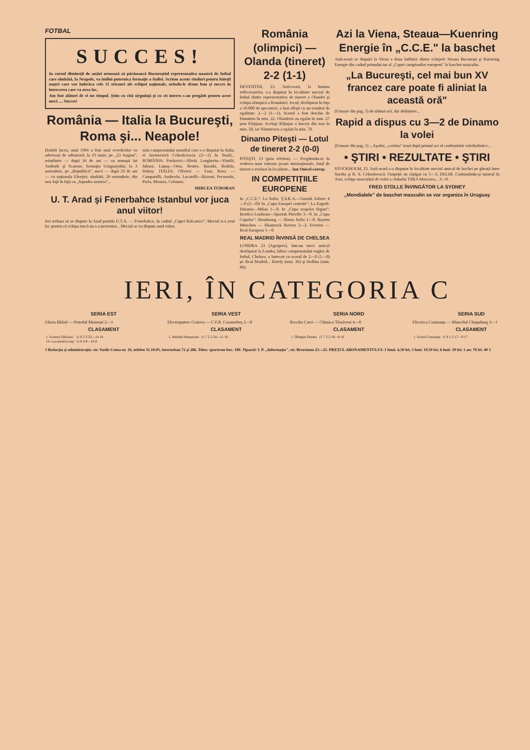FOTBAL
SUCCES!
In cursul dimineţii de astăzi urmează să părăsească Bucureştiul reprezentativa noastră de fotbal care sîmbătă, la Neapole, va intilni puternica formaţie a Italiei. Scriem aceste rînduri pentru băieţii noştri care vor îmbrăca cele 11 tricouri ale echipei naţionale, urîndu-le drum bun şi succes în întrecerea care va avea loc.
Am fost alături de ei tot timpul. Ştim cu cită sirguinţă şi cu cit interes s-au pregătit pentru acest meci. ... Succes!
România — Italia la Bucureşti, Roma şi... Neapole!
Hotărît lucru, anul 1966 a fost anul revederilor cu adversari de odinioară: la 19 iunie, pe „23 August", reintilnire — după 36 de ani — cu urmaşii lui Andrade şi Scarone, formaţia Uruguayului; la 3 noiembrie, pe „Republicii", meci — după 33 de ani — cu naţionala Elveţiei; sîmbătă, 26 noiembrie, din nou faţă în faţă cu „Squadra azzurra"...
nala campionatului mondial care s-a disputat în Italia, ei învinseseră Cehoslovacia (2—1) în finală... ROMÂNIA: Pavlovici—Slivăt, Lengheriu—Vintilă, Juhasz, Lupaş—Orza, Reuter, Baratki, Bodola, Dobay. ITALIA: Olivieri — Foni, Rava — Campatelli, Andreolo, Locatelli—Biavati, Perazzolo, Piola, Meazza, Colaussi.
MIRCEA TUDORAN
U. T. Arad şi Fenerbahce Istanbul vor juca anul viitor!
Ieri trebuia să se dispute la Arad partida U.T.A. — Fenerbahce, în cadrul „Cupei Balcanice". Meciul n-a avut loc pentru că echipa turcă nu s-a prezentat... Meciul se va disputa anul viitor.
România (olimpici) — Olanda (tineret) 2-2 (1-1)
DEVENTER, 23. Astă-seară, la lumina reflectoarelor, s-a disputat în localitate meciul de fotbal dintre reprezentativa de tineret a Olandei şi echipa olimpică a României. Jocul, desfăşurat în faţa a 10.000 de spectatori, a luat sfîrşit cu un rezultat de egalitate: 2—2 (1—1). Scorul a fost deschis de Dumitriu în min. 22. Olandezii au egalat în min. 27 prin Klijnjan. Acelaşi Klijnjan a înscris din nou în min. 58, iar Năsturescu a egalat în min. 78.
Dinamo Piteşti — Lotul de tineret 2-2 (0-0)
PITEŞTI, 23 (prin telefon). — Pregătindu-se în vederea unor viitoare jocuri internaţionale, lotul de tineret a evoluat în localitate... Ion Onicel-coresp.
IN COMPETIŢIILE EUROPENE
In „C.C.E.": La Sofia: Ţ.S.K.A.—Gornik Zabrze 4—0 (2—0)! In „Cupa Europei centrale": La Zagreb: Dinamo—Milan 1—0. In „Cupa oraşelor tîrguri": Benfica Lisabona—Spartak Plovdiv 3—0. In „Cupa Cupelor": Strasbourg — Slavia Sofia 1—0. Bayern München — Shamrock Rovers 3—2. Everton — Real Saragosa 1—0.
REAL MADRID ÎNVINSĂ DE CHELSEA
LONDRA 23 (Agerpres). Intr-un meci amical desfăşurat la Londra, lidera campionatului englez de fotbal, Chelsea, a întrecut cu scorul de 2—0 (1—0) pe Real Madrid... Hately (min. 36) şi Hollins (min. 86).
Azi la Viena, Steaua—Kuenring Energie în „C.C.E." la baschet
Astă-seară se dispută la Viena a doua întîlnire dintre echipele Steaua Bucureşti şi Kuenring Energie din cadrul primului tur al „Cupei campionilor europeni" la baschet masculin.
„La Bucureşti, cel mai bun XV francez care poate fi aliniat la această oră"
(Urmare din pag. 1) de ultimă oră, dar definitive...
Rapid a dispus cu 3—2 de Dinamo la volei
(Urmare din pag. 1) ...Aşadar, „cortina" trasă după primul act al confruntării voleibalistice...
• ŞTIRI • REZULTATE • ŞTIRI
STOCKHOLM, 23. Astă-seară s-a disputat în localitate meciul amical de hochei pe gheaţă între Suedia şi R. S. Cehoslovacă. Oaspeţii au cîştigat cu 5—3. DELHI. Continuîndu-şi turneul în Asia, echipa masculină de volei a clubului TSKA Moscova... 3—0.
FRED STOLLE ÎNVINGĂTOR LA SYDNEY
„Mondialele" de baschet masculin se vor organiza în Uruguay
IERI, ÎN CATEGORIA C
SERIA EST
Gloria Bîrlad — Petrolul Moineşti 2—1
CLASAMENT
| 1. Foresta Fălticeni | 11 6 2 3 22—14 14 |
| 14. Locomotiva Iaşi | 11 6 4 9—16 8 |
SERIA VEST
Electroputere Craiova — C.F.R. Caransebeş 2—0
CLASAMENT
| 1. Metalul Hunedoara | 11 7 2 2 24—11 16 |
SERIA NORD
Recolta Carei — Chimica Tîrnăveni 4—0
CLASAMENT
| 1. Olimpia Oradea | 11 7 2 2 18—8 16 |
SERIA SUD
Electrica Constanţa — Muscelul Cîmpulung 3—1
CLASAMENT
| 1. Portul Constanţa | 11 8 1 2 17—9 17 |
3 Redacţia şi administraţia: str. Vasile Conta nr. 16, telefon 11.10.05, interurban 72 şi 286. Telex: sportrom buc. 180. Tiparul: I. P. „Informaţia", str. Brezoianu 23—25. PREŢUL ABONAMENTULUI: 1 lună: 6,50 lei; 3 luni: 19,50 lei; 6 luni: 39 lei; 1 an: 78 lei. 40 3